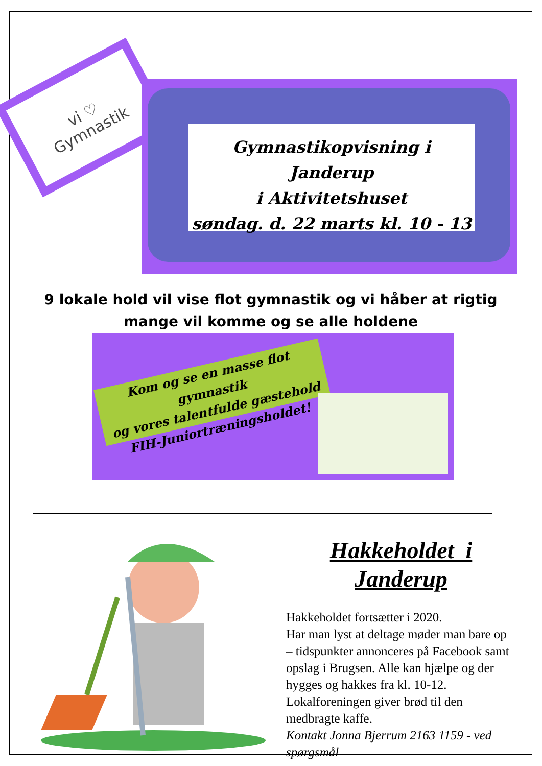vi ♡
Gymnastik
Gymnastikopvisning i Janderup
i Aktivitetshuset
søndag. d. 22 marts kl. 10 - 13
9 lokale hold vil vise flot gymnastik og vi håber at rigtig mange vil komme og se alle holdene
Kom og se en masse flot gymnastik
og vores talentfulde gæstehold
FIH-Juniortræningsholdet!
Hakkeholdet i
Janderup
Hakkeholdet fortsætter i 2020.
Har man lyst at deltage møder man bare op – tidspunkter annonceres på Facebook samt opslag i Brugsen. Alle kan hjælpe og der hygges og hakkes fra kl. 10-12. Lokalforeningen giver brød til den medbragte kaffe.
Kontakt Jonna Bjerrum 2163 1159 - ved spørgsmål